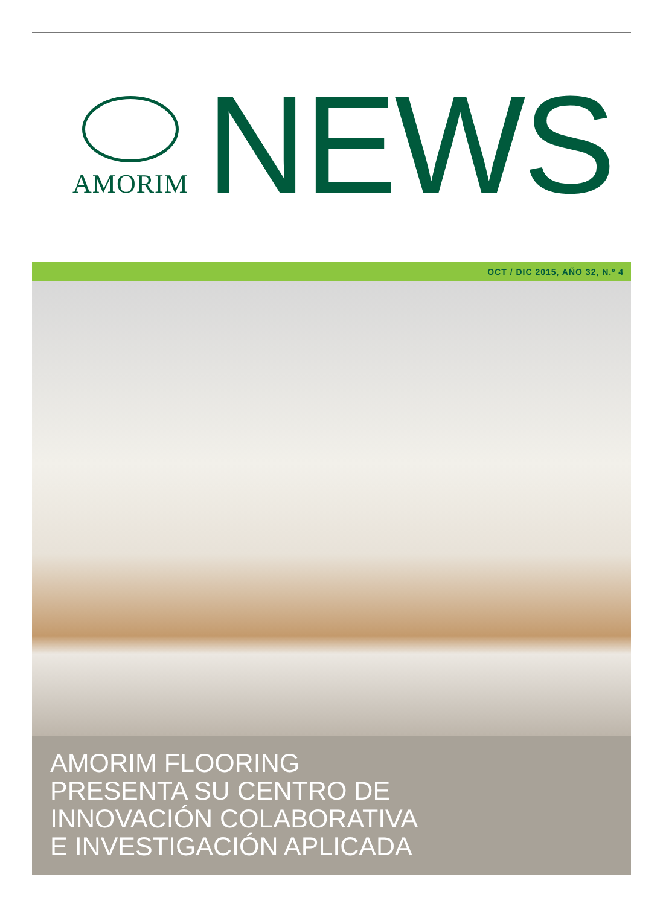AMORIM
NEWS
OCT / DIC 2015, AÑO 32, N.º 4
AMORIM FLOORING
PRESENTA SU CENTRO DE
INNOVACIÓN COLABORATIVA
E INVESTIGACIÓN APLICADA